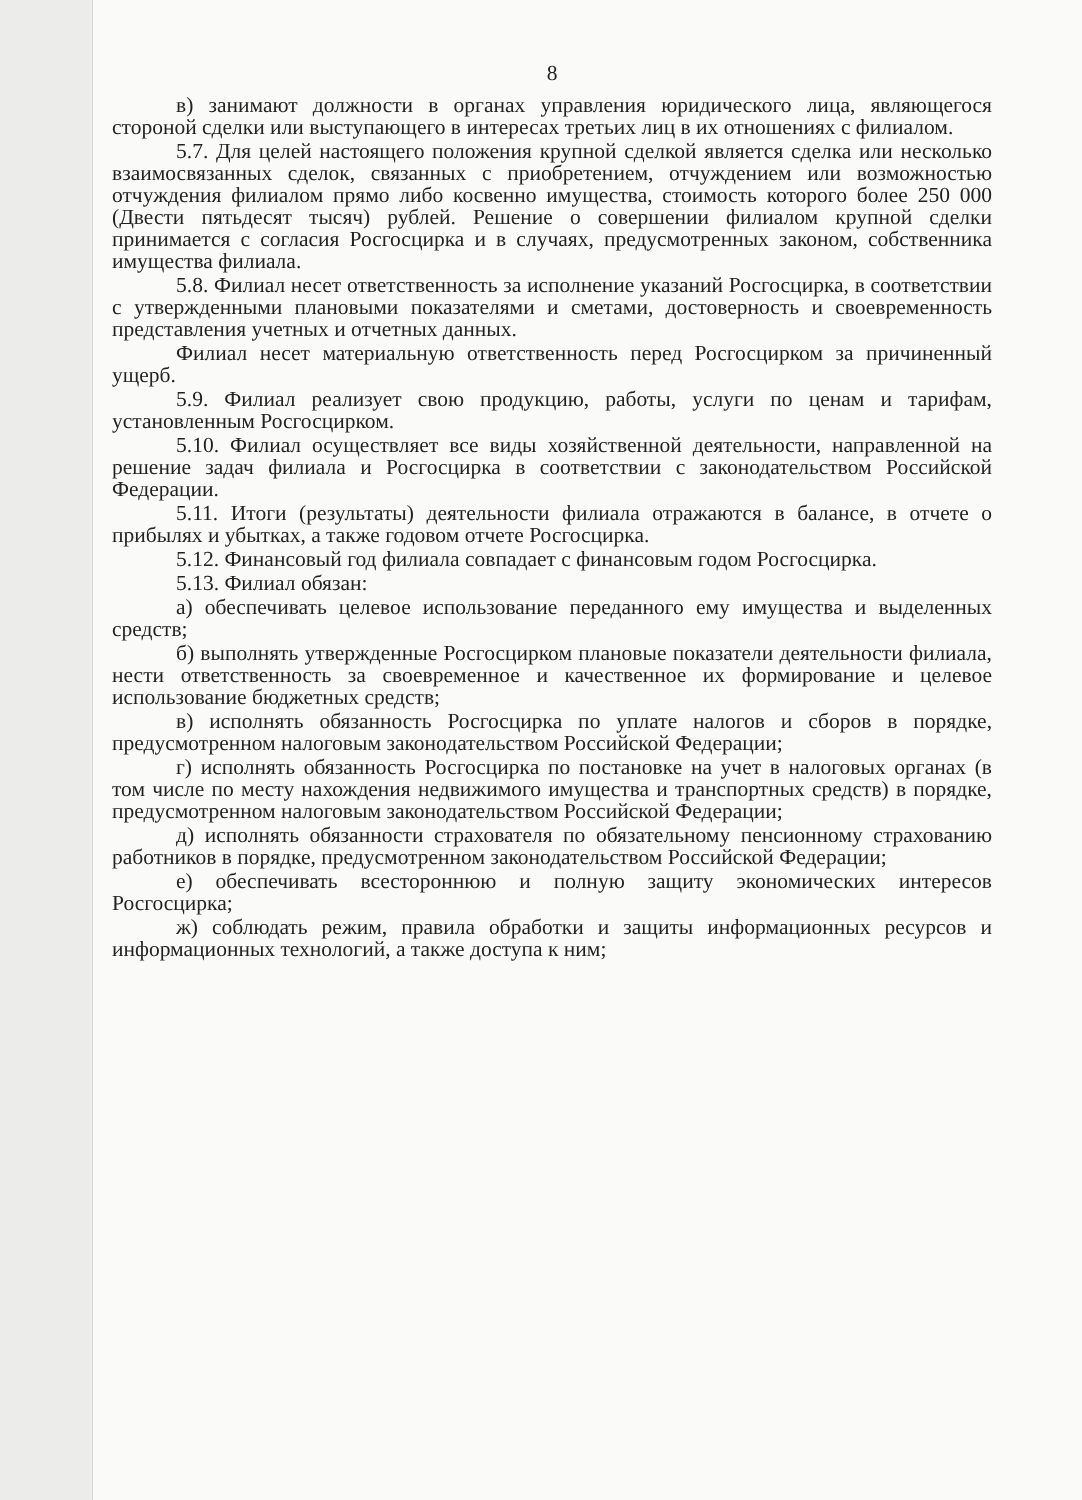8
в) занимают должности в органах управления юридического лица, являющегося стороной сделки или выступающего в интересах третьих лиц в их отношениях с филиалом.
5.7. Для целей настоящего положения крупной сделкой является сделка или несколько взаимосвязанных сделок, связанных с приобретением, отчуждением или возможностью отчуждения филиалом прямо либо косвенно имущества, стоимость которого более 250 000 (Двести пятьдесят тысяч) рублей. Решение о совершении филиалом крупной сделки принимается с согласия Росгосцирка и в случаях, предусмотренных законом, собственника имущества филиала.
5.8. Филиал несет ответственность за исполнение указаний Росгосцирка, в соответствии с утвержденными плановыми показателями и сметами, достоверность и своевременность представления учетных и отчетных данных.
Филиал несет материальную ответственность перед Росгосцирком за причиненный ущерб.
5.9. Филиал реализует свою продукцию, работы, услуги по ценам и тарифам, установленным Росгосцирком.
5.10. Филиал осуществляет все виды хозяйственной деятельности, направленной на решение задач филиала и Росгосцирка в соответствии с законодательством Российской Федерации.
5.11. Итоги (результаты) деятельности филиала отражаются в балансе, в отчете о прибылях и убытках, а также годовом отчете Росгосцирка.
5.12. Финансовый год филиала совпадает с финансовым годом Росгосцирка.
5.13. Филиал обязан:
а) обеспечивать целевое использование переданного ему имущества и выделенных средств;
б) выполнять утвержденные Росгосцирком плановые показатели деятельности филиала, нести ответственность за своевременное и качественное их формирование и целевое использование бюджетных средств;
в) исполнять обязанность Росгосцирка по уплате налогов и сборов в порядке, предусмотренном налоговым законодательством Российской Федерации;
г) исполнять обязанность Росгосцирка по постановке на учет в налоговых органах (в том числе по месту нахождения недвижимого имущества и транспортных средств) в порядке, предусмотренном налоговым законодательством Российской Федерации;
д) исполнять обязанности страхователя по обязательному пенсионному страхованию работников в порядке, предусмотренном законодательством Российской Федерации;
е) обеспечивать всестороннюю и полную защиту экономических интересов Росгосцирка;
ж) соблюдать режим, правила обработки и защиты информационных ресурсов и информационных технологий, а также доступа к ним;